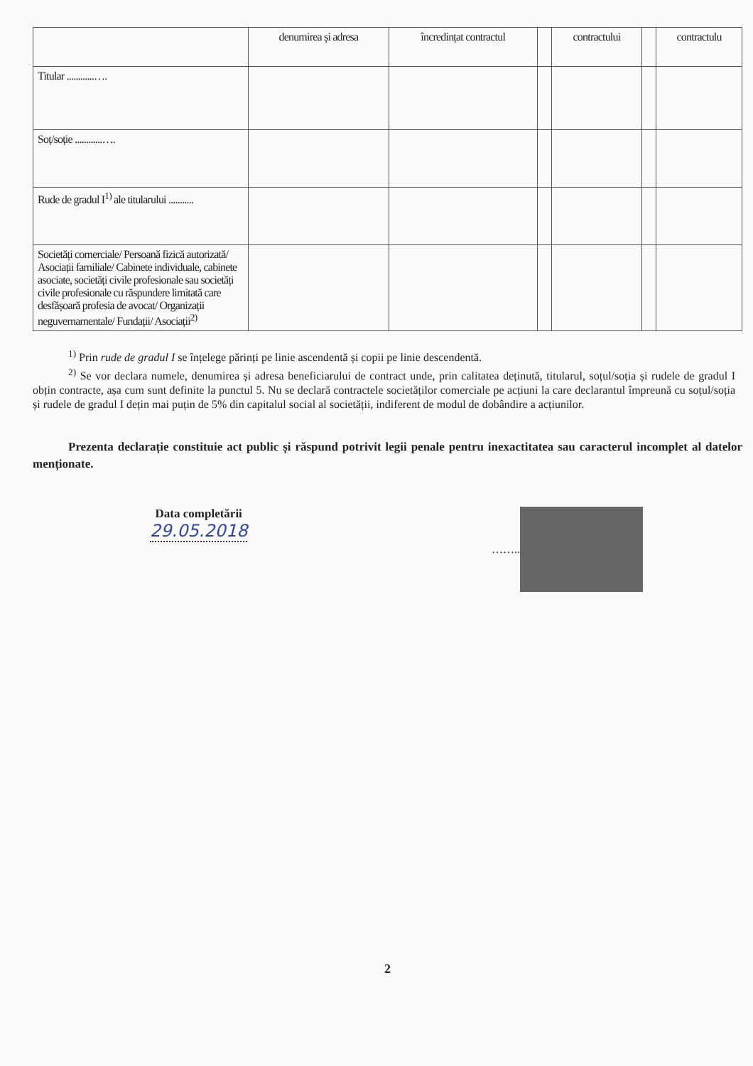| | denumirea și adresa | încredințat contractul | | contractului | | contractulu |
| Titular ............…. | | | | | | |
| Soț/soție ............…. | | | | | | |
| Rude de gradul I<sup>1)</sup> ale titularului ........... | | | | | | |
| Societăți comerciale/ Persoană fizică autorizată/ Asociații familiale/ Cabinete individuale, cabinete asociate, societăți civile profesionale sau societăți civile profesionale cu răspundere limitată care desfășoară profesia de avocat/ Organizații neguvernamentale/ Fundații/ Asociații<sup>2)</sup> | | | | | | |
<sup>1)</sup> Prin rude de gradul I se înțelege părinți pe linie ascendentă și copii pe linie descendentă.
<sup>2)</sup> Se vor declara numele, denumirea și adresa beneficiarului de contract unde, prin calitatea deținută, titularul, soțul/soția și rudele de gradul I obțin contracte, așa cum sunt definite la punctul 5. Nu se declară contractele societăților comerciale pe acțiuni la care declarantul împreună cu soțul/soția și rudele de gradul I dețin mai puțin de 5% din capitalul social al societății, indiferent de modul de dobândire a acțiunilor.
Prezenta declarație constituie act public și răspund potrivit legii penale pentru inexactitatea sau caracterul incomplet al datelor menționate.
Data completării
29.05.2018
……..
2